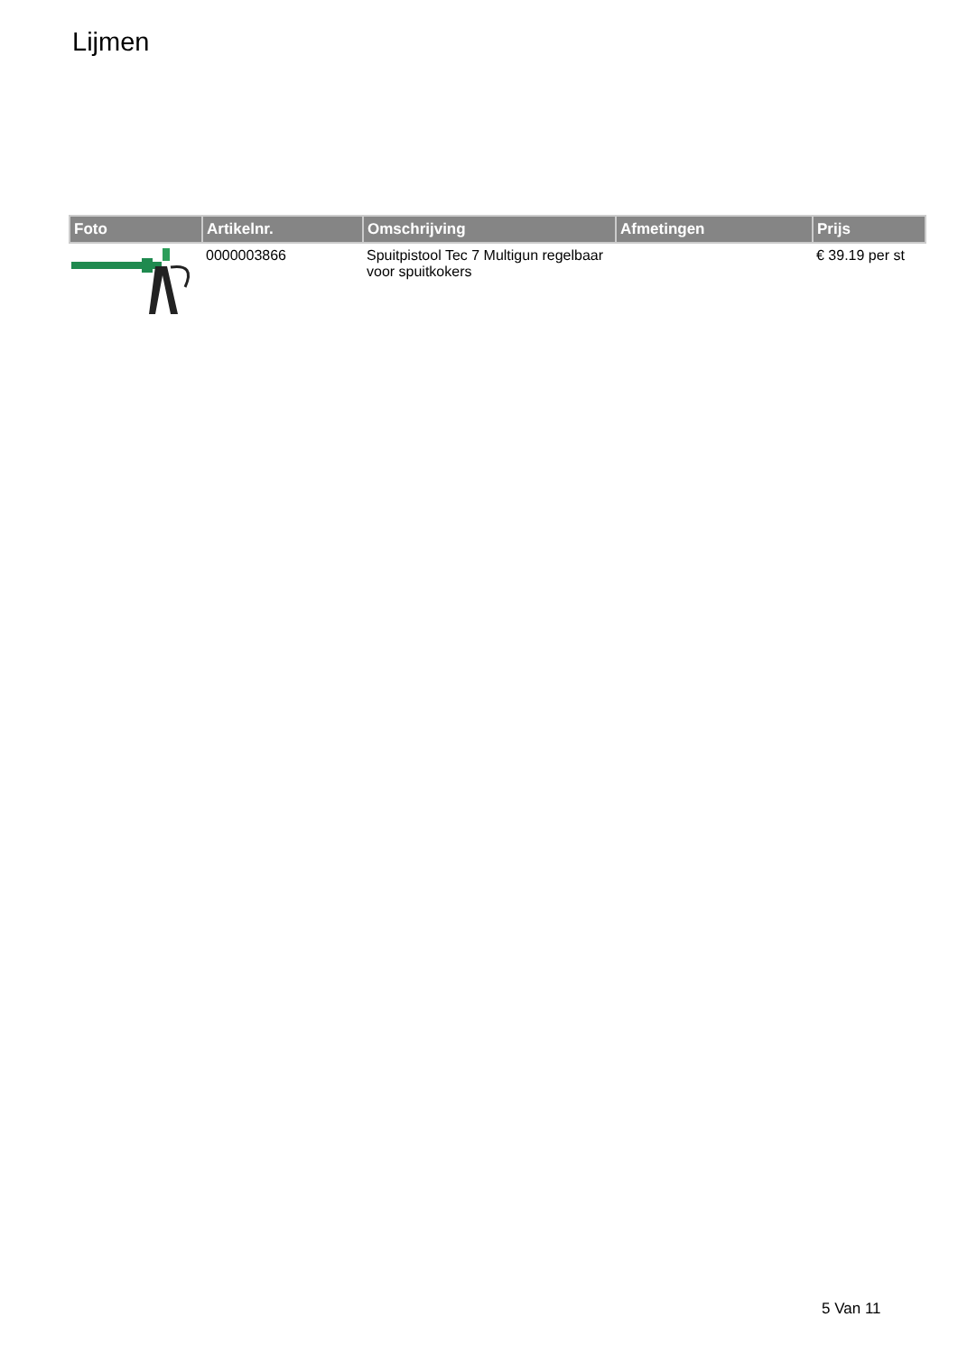Lijmen
| Foto | Artikelnr. | Omschrijving | Afmetingen | Prijs |
| --- | --- | --- | --- | --- |
| | 0000003866 | Spuitpistool Tec 7 Multigun regelbaar voor spuitkokers | | € 39.19 per st |
5 Van 11